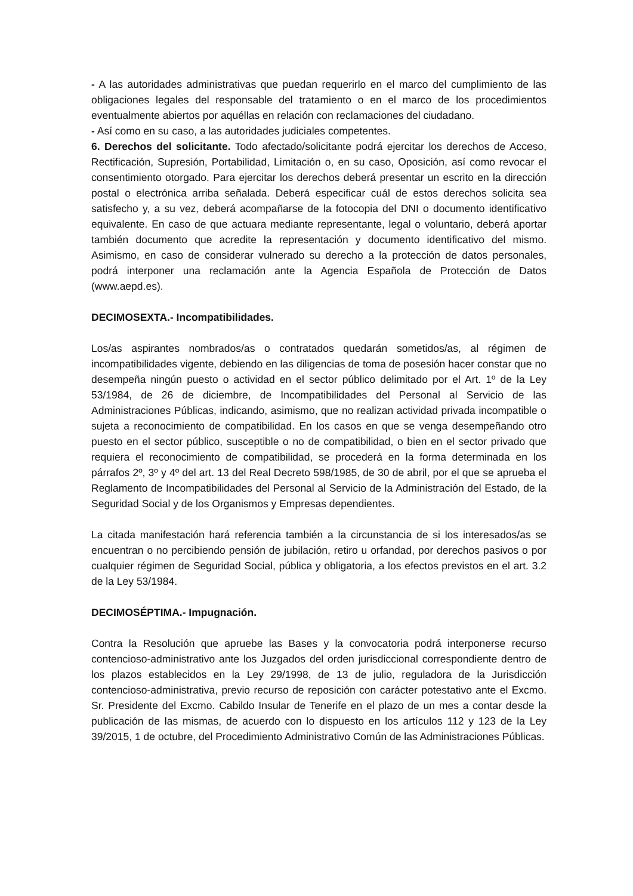- A las autoridades administrativas que puedan requerirlo en el marco del cumplimiento de las obligaciones legales del responsable del tratamiento o en el marco de los procedimientos eventualmente abiertos por aquéllas en relación con reclamaciones del ciudadano.
- Así como en su caso, a las autoridades judiciales competentes.
6. Derechos del solicitante. Todo afectado/solicitante podrá ejercitar los derechos de Acceso, Rectificación, Supresión, Portabilidad, Limitación o, en su caso, Oposición, así como revocar el consentimiento otorgado. Para ejercitar los derechos deberá presentar un escrito en la dirección postal o electrónica arriba señalada. Deberá especificar cuál de estos derechos solicita sea satisfecho y, a su vez, deberá acompañarse de la fotocopia del DNI o documento identificativo equivalente. En caso de que actuara mediante representante, legal o voluntario, deberá aportar también documento que acredite la representación y documento identificativo del mismo. Asimismo, en caso de considerar vulnerado su derecho a la protección de datos personales, podrá interponer una reclamación ante la Agencia Española de Protección de Datos (www.aepd.es).
DECIMOSEXTA.- Incompatibilidades.
Los/as aspirantes nombrados/as o contratados quedarán sometidos/as, al régimen de incompatibilidades vigente, debiendo en las diligencias de toma de posesión hacer constar que no desempeña ningún puesto o actividad en el sector público delimitado por el Art. 1º de la Ley 53/1984, de 26 de diciembre, de Incompatibilidades del Personal al Servicio de las Administraciones Públicas, indicando, asimismo, que no realizan actividad privada incompatible o sujeta a reconocimiento de compatibilidad. En los casos en que se venga desempeñando otro puesto en el sector público, susceptible o no de compatibilidad, o bien en el sector privado que requiera el reconocimiento de compatibilidad, se procederá en la forma determinada en los párrafos 2º, 3º y 4º del art. 13 del Real Decreto 598/1985, de 30 de abril, por el que se aprueba el Reglamento de Incompatibilidades del Personal al Servicio de la Administración del Estado, de la Seguridad Social y de los Organismos y Empresas dependientes.
La citada manifestación hará referencia también a la circunstancia de si los interesados/as se encuentran o no percibiendo pensión de jubilación, retiro u orfandad, por derechos pasivos o por cualquier régimen de Seguridad Social, pública y obligatoria, a los efectos previstos en el art. 3.2 de la Ley 53/1984.
DECIMOSÉPTIMA.- Impugnación.
Contra la Resolución que apruebe las Bases y la convocatoria podrá interponerse recurso contencioso-administrativo ante los Juzgados del orden jurisdiccional correspondiente dentro de los plazos establecidos en la Ley 29/1998, de 13 de julio, reguladora de la Jurisdicción contencioso-administrativa, previo recurso de reposición con carácter potestativo ante el Excmo. Sr. Presidente del Excmo. Cabildo Insular de Tenerife en el plazo de un mes a contar desde la publicación de las mismas, de acuerdo con lo dispuesto en los artículos 112 y 123 de la Ley 39/2015, 1 de octubre, del Procedimiento Administrativo Común de las Administraciones Públicas.